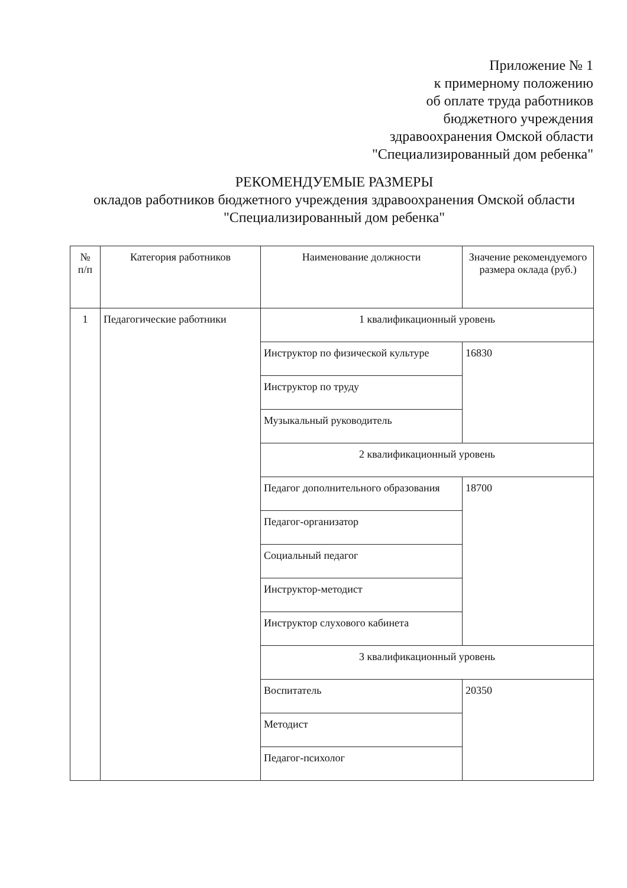Приложение № 1
к примерному положению
об оплате труда работников
бюджетного учреждения
здравоохранения Омской области
"Специализированный дом ребенка"
РЕКОМЕНДУЕМЫЕ РАЗМЕРЫ
окладов работников бюджетного учреждения здравоохранения Омской области
"Специализированный дом ребенка"
| № п/п | Категория работников | Наименование должности | Значение рекомендуемого размера оклада (руб.) |
| 1 | Педагогические работники | 1 квалификационный уровень | |
| | | Инструктор по физической культуре | 16830 |
| | | Инструктор по труду | |
| | | Музыкальный руководитель | |
| | | 2 квалификационный уровень | |
| | | Педагог дополнительного образования | 18700 |
| | | Педагог-организатор | |
| | | Социальный педагог | |
| | | Инструктор-методист | |
| | | Инструктор слухового кабинета | |
| | | 3 квалификационный уровень | |
| | | Воспитатель | 20350 |
| | | Методист | |
| | | Педагог-психолог | |